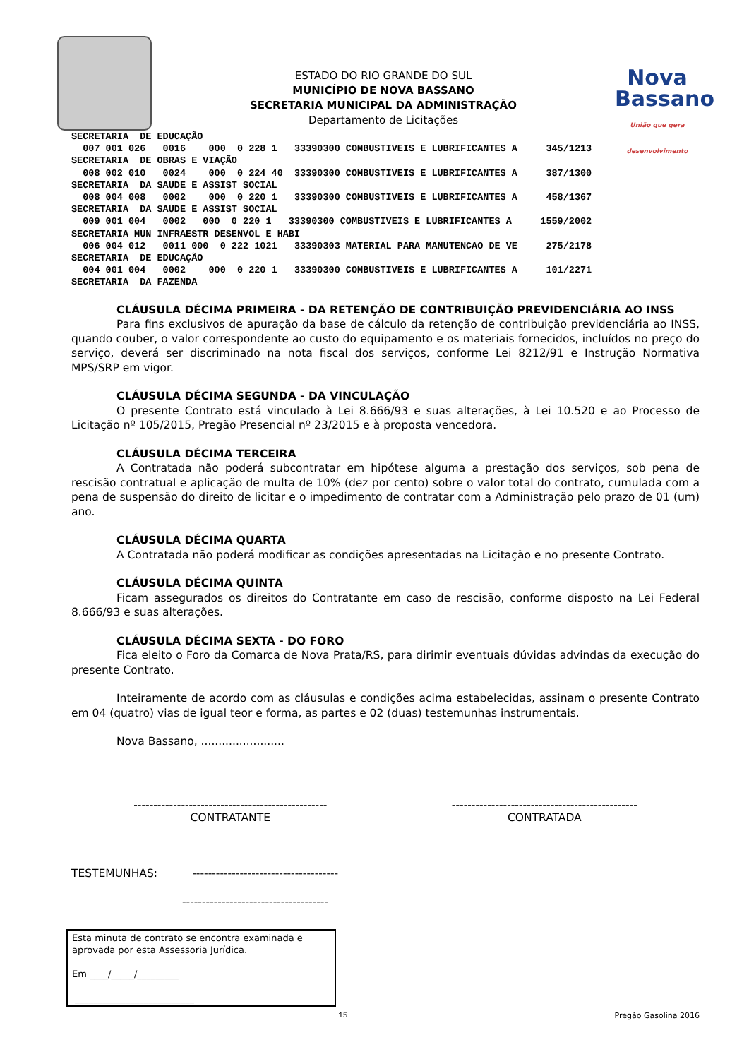ESTADO DO RIO GRANDE DO SUL
MUNICÍPIO DE NOVA BASSANO
SECRETARIA MUNICIPAL DA ADMINISTRAÇÃO
Departamento de Licitações
Nova
Bassano
União que gera desenvolvimento
SECRETARIA  DE EDUCAÇÃO
  007 001 026   0016    000  0 228 1   33390300 COMBUSTIVEIS E LUBRIFICANTES A     345/1213
SECRETARIA  DE OBRAS E VIAÇÃO
  008 002 010   0024    000  0 224 40  33390300 COMBUSTIVEIS E LUBRIFICANTES A     387/1300
SECRETARIA  DA SAUDE E ASSIST SOCIAL
  008 004 008   0002    000  0 220 1   33390300 COMBUSTIVEIS E LUBRIFICANTES A     458/1367
SECRETARIA  DA SAUDE E ASSIST SOCIAL
  009 001 004   0002   000  0 220 1   33390300 COMBUSTIVEIS E LUBRIFICANTES A     1559/2002
SECRETARIA MUN INFRAESTR DESENVOL E HABI
  006 004 012   0011 000  0 222 1021   33390303 MATERIAL PARA MANUTENCAO DE VE     275/2178
SECRETARIA  DE EDUCAÇÃO
  004 001 004   0002    000  0 220 1   33390300 COMBUSTIVEIS E LUBRIFICANTES A     101/2271
SECRETARIA  DA FAZENDA
CLÁUSULA DÉCIMA PRIMEIRA - DA RETENÇÃO DE CONTRIBUIÇÃO PREVIDENCIÁRIA AO INSS
Para fins exclusivos de apuração da base de cálculo da retenção de contribuição previdenciária ao INSS, quando couber, o valor correspondente ao custo do equipamento e os materiais fornecidos, incluídos no preço do serviço, deverá ser discriminado na nota fiscal dos serviços, conforme Lei 8212/91 e Instrução Normativa MPS/SRP em vigor.
CLÁUSULA DÉCIMA SEGUNDA - DA VINCULAÇÃO
O presente Contrato está vinculado à Lei 8.666/93 e suas alterações, à Lei 10.520 e ao Processo de Licitação nº 105/2015, Pregão Presencial nº 23/2015 e à proposta vencedora.
CLÁUSULA DÉCIMA TERCEIRA
A Contratada não poderá subcontratar em hipótese alguma a prestação dos serviços, sob pena de rescisão contratual e aplicação de multa de 10% (dez por cento) sobre o valor total do contrato, cumulada com a pena de suspensão do direito de licitar e o impedimento de contratar com a Administração pelo prazo de 01 (um) ano.
CLÁUSULA DÉCIMA QUARTA
A Contratada não poderá modificar as condições apresentadas na Licitação e no presente Contrato.
CLÁUSULA DÉCIMA QUINTA
Ficam assegurados os direitos do Contratante em caso de rescisão, conforme disposto na Lei Federal 8.666/93 e suas alterações.
CLÁUSULA DÉCIMA SEXTA - DO FORO
Fica eleito o Foro da Comarca de Nova Prata/RS, para dirimir eventuais dúvidas advindas da execução do presente Contrato.
Inteiramente de acordo com as cláusulas e condições acima estabelecidas, assinam o presente Contrato em 04 (quatro) vias de igual teor e forma, as partes e 02 (duas) testemunhas instrumentais.
Nova Bassano, ........................
-------------------------------------------------
CONTRATANTE
-----------------------------------------------
CONTRATADA
TESTEMUNHAS: -------------------------------------
-------------------------------------
Esta minuta de contrato se encontra examinada e aprovada por esta Assessoria Jurídica.
Em ____/_____/_________
__________________________
15 Pregão Gasolina 2016